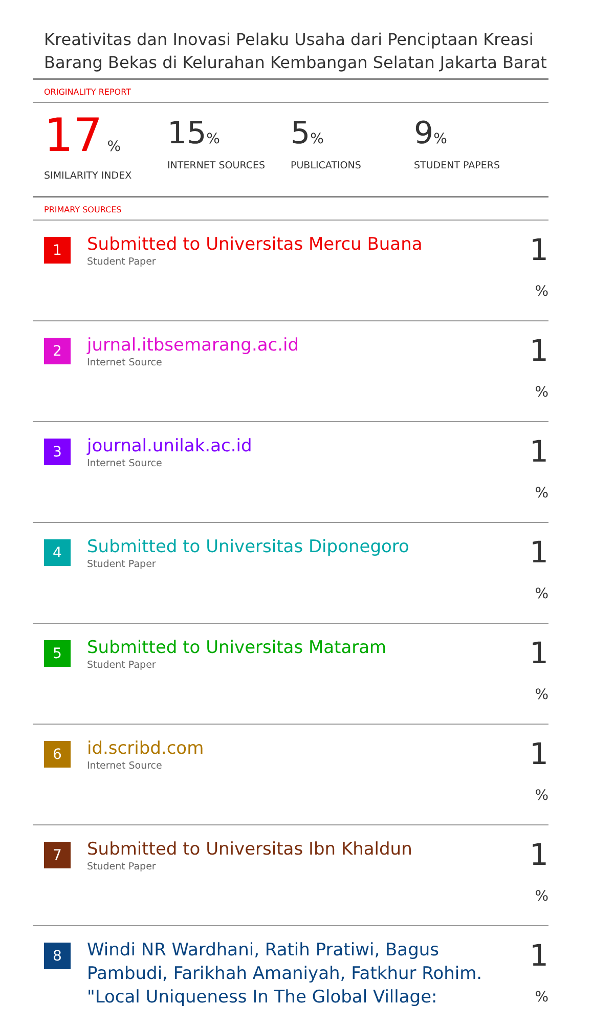Kreativitas dan Inovasi Pelaku Usaha dari Penciptaan Kreasi Barang Bekas di Kelurahan Kembangan Selatan Jakarta Barat
ORIGINALITY REPORT
17 %
SIMILARITY INDEX
15%
INTERNET SOURCES
5%
PUBLICATIONS
9%
STUDENT PAPERS
PRIMARY SOURCES
| 1 | Submitted to Universitas Mercu Buana Student Paper | 1 % |
| 2 | jurnal.itbsemarang.ac.id Internet Source | 1 % |
| 3 | journal.unilak.ac.id Internet Source | 1 % |
| 4 | Submitted to Universitas Diponegoro Student Paper | 1 % |
| 5 | Submitted to Universitas Mataram Student Paper | 1 % |
| 6 | id.scribd.com Internet Source | 1 % |
| 7 | Submitted to Universitas Ibn Khaldun Student Paper | 1 % |
| 8 | Windi NR Wardhani, Ratih Pratiwi, Bagus Pambudi, Farikhah Amaniyah, Fatkhur Rohim. "Local Uniqueness In The Global Village: | 1 % |